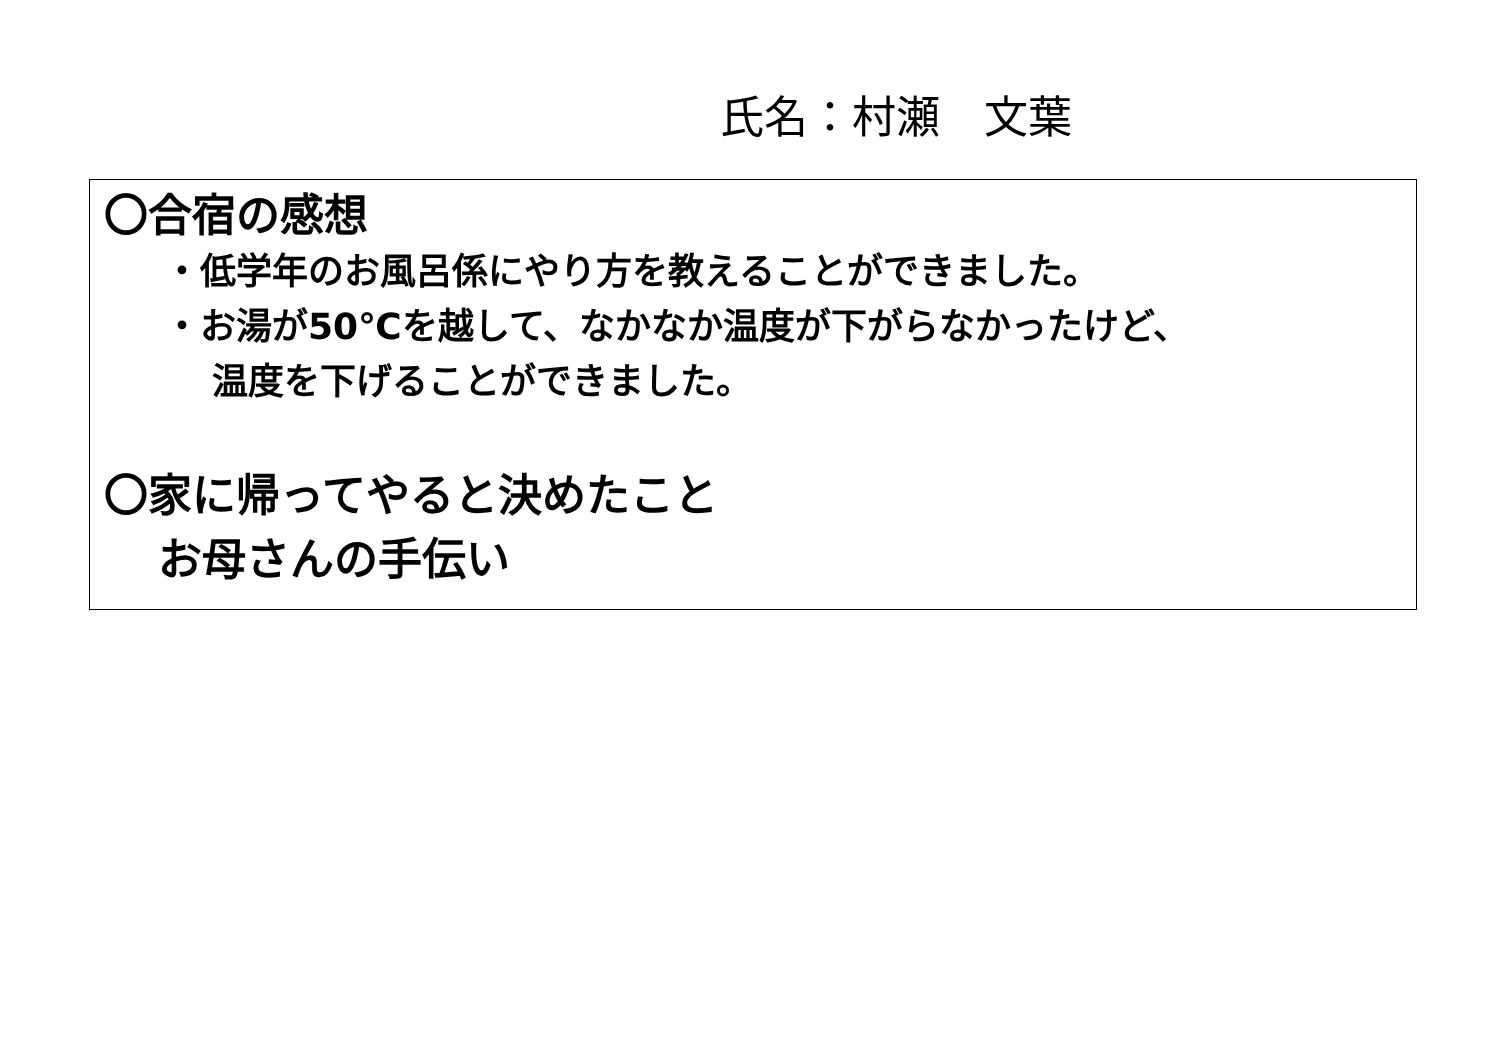氏名：村瀬　文葉
〇合宿の感想
・低学年のお風呂係にやり方を教えることができました。
・お湯が50℃を越して、なかなか温度が下がらなかったけど、
温度を下げることができました。
〇家に帰ってやると決めたこと
お母さんの手伝い